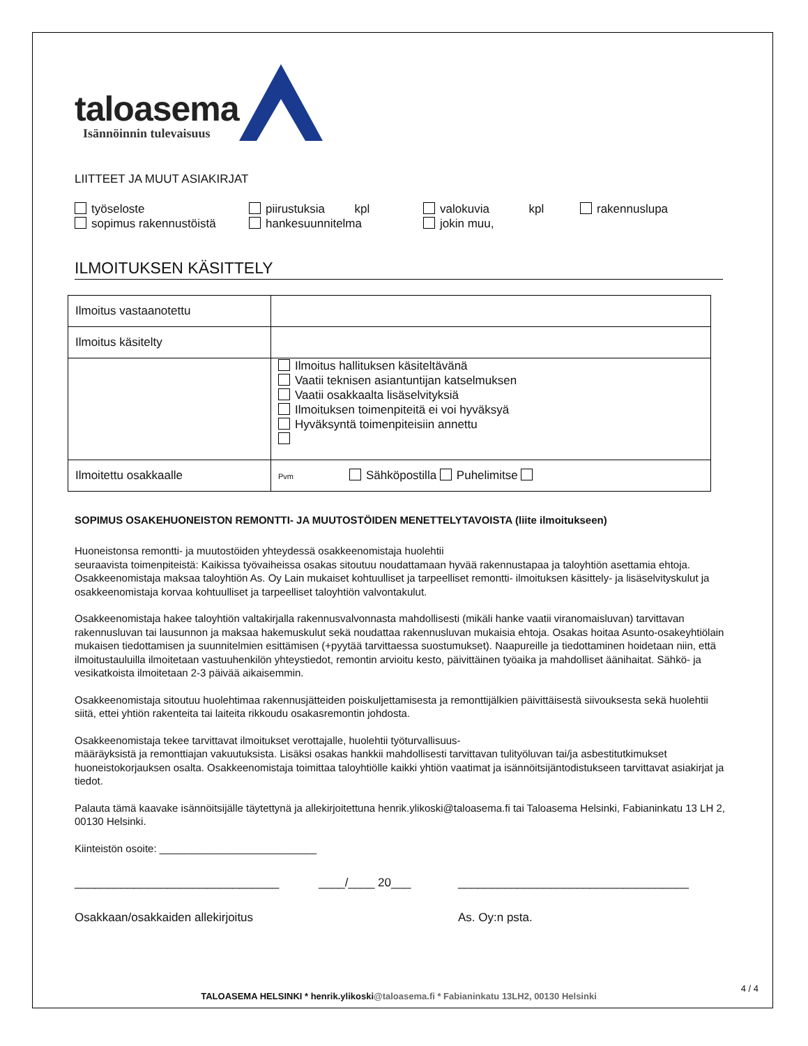taloasema
Isännöinnin tulevaisuus
LIITTEET JA MUUT ASIAKIRJAT
työseloste
piirustuksia kpl
valokuvia kpl
rakennuslupa
sopimus rakennustöistä
hankesuunnitelma
jokin muu,
ILMOITUKSEN KÄSITTELY
| Ilmoitus vastaanotettu | |
| Ilmoitus käsitelty | |
| | Ilmoitus hallituksen käsiteltävänä Vaatii teknisen asiantuntijan katselmuksen Vaatii osakkaalta lisäselvityksiä Ilmoituksen toimenpiteitä ei voi hyväksyä Hyväksyntä toimenpiteisiin annettu |
| Ilmoitettu osakkaalle | Pvm Sähköpostilla Puhelimitse |
SOPIMUS OSAKEHUONEISTON REMONTTI- JA MUUTOSTÖIDEN MENETTELYTAVOISTA (liite ilmoitukseen)
Huoneistonsa remontti- ja muutostöiden yhteydessä osakkeenomistaja huolehtii
seuraavista toimenpiteistä: Kaikissa työvaiheissa osakas sitoutuu noudattamaan hyvää rakennustapaa ja taloyhtiön asettamia ehtoja. Osakkeenomistaja maksaa taloyhtiön As. Oy Lain mukaiset kohtuulliset ja tarpeelliset remontti- ilmoituksen käsittely- ja lisäselvityskulut ja osakkeenomistaja korvaa kohtuulliset ja tarpeelliset taloyhtiön valvontakulut.
Osakkeenomistaja hakee taloyhtiön valtakirjalla rakennusvalvonnasta mahdollisesti (mikäli hanke vaatii viranomaisluvan) tarvittavan rakennusluvan tai lausunnon ja maksaa hakemuskulut sekä noudattaa rakennusluvan mukaisia ehtoja. Osakas hoitaa Asunto-osakeyhtiölain mukaisen tiedottamisen ja suunnitelmien esittämisen (+pyytää tarvittaessa suostumukset). Naapureille ja tiedottaminen hoidetaan niin, että ilmoitustauluilla ilmoitetaan vastuuhenkilön yhteystiedot, remontin arvioitu kesto, päivittäinen työaika ja mahdolliset äänihaitat. Sähkö- ja vesikatkoista ilmoitetaan 2-3 päivää aikaisemmin.
Osakkeenomistaja sitoutuu huolehtimaa rakennusjätteiden poiskuljettamisesta ja remonttijälkien päivittäisestä siivouksesta sekä huolehtii siitä, ettei yhtiön rakenteita tai laiteita rikkoudu osakasremontin johdosta.
Osakkeenomistaja tekee tarvittavat ilmoitukset verottajalle, huolehtii työturvallisuus-
määräyksistä ja remonttiajan vakuutuksista. Lisäksi osakas hankkii mahdollisesti tarvittavan tulityöluvan tai/ja asbestitutkimukset huoneistokorjauksen osalta. Osakkeenomistaja toimittaa taloyhtiölle kaikki yhtiön vaatimat ja isännöitsijäntodistukseen tarvittavat asiakirjat ja tiedot.
Palauta tämä kaavake isännöitsijälle täytettynä ja allekirjoitettuna henrik.ylikoski@taloasema.fi tai Taloasema Helsinki, Fabianinkatu 13 LH 2, 00130 Helsinki.
Kiinteistön osoite: ___________________________
_______________________________ ____/____ 20___ ___________________________________
Osakkaan/osakkaiden allekirjoitus As. Oy:n psta.
TALOASEMA HELSINKI * henrik.ylikoski@taloasema.fi * Fabianinkatu 13LH2, 00130 Helsinki
4 / 4